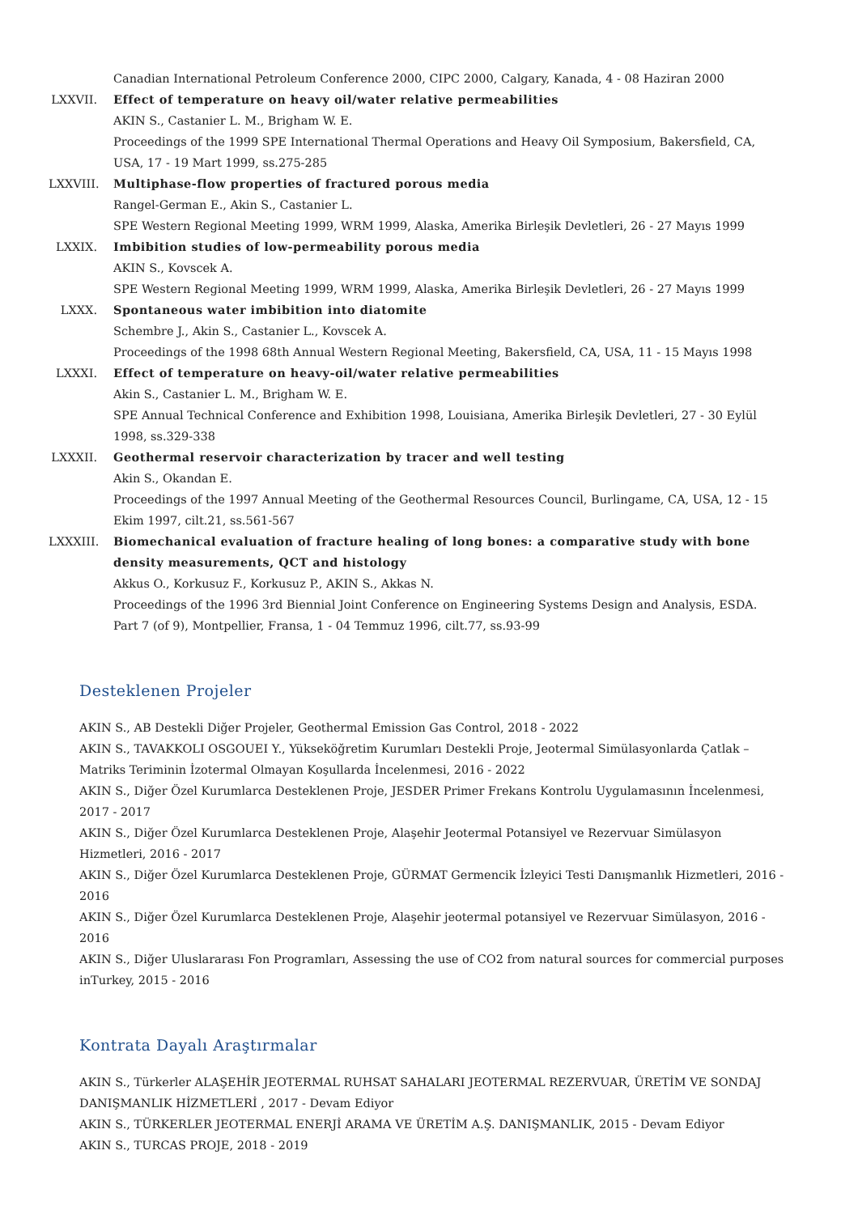Canadian International Petroleum Conference 2000, CIPC 2000, Calgary, Kanada, 4 - 08 Haziran 2000
LXXVII.
Effect of temperature on heavy oil/water relative permeabilities
AKIN S., Castanier L. M., Brigham W. E.
Proceedings of the 1999 SPE International Thermal Operations and Heavy Oil Symposium, Bakersfield, CA, USA, 17 - 19 Mart 1999, ss.275-285
LXXVIII.
Multiphase-flow properties of fractured porous media
Rangel-German E., Akin S., Castanier L.
SPE Western Regional Meeting 1999, WRM 1999, Alaska, Amerika Birleşik Devletleri, 26 - 27 Mayıs 1999
LXXIX. Imbibition studies of low-permeability porous media
AKIN S., Kovscek A.
SPE Western Regional Meeting 1999, WRM 1999, Alaska, Amerika Birleşik Devletleri, 26 - 27 Mayıs 1999
LXXX. Spontaneous water imbibition into diatomite
Schembre J., Akin S., Castanier L., Kovscek A.
Proceedings of the 1998 68th Annual Western Regional Meeting, Bakersfield, CA, USA, 11 - 15 Mayıs 1998
LXXXI. Effect of temperature on heavy-oil/water relative permeabilities
Akin S., Castanier L. M., Brigham W. E.
SPE Annual Technical Conference and Exhibition 1998, Louisiana, Amerika Birleşik Devletleri, 27 - 30 Eylül 1998, ss.329-338
LXXXII.
Geothermal reservoir characterization by tracer and well testing
Akin S., Okandan E.
Proceedings of the 1997 Annual Meeting of the Geothermal Resources Council, Burlingame, CA, USA, 12 - 15 Ekim 1997, cilt.21, ss.561-567
LXXXIII.
Biomechanical evaluation of fracture healing of long bones: a comparative study with bone density measurements, QCT and histology
Akkus O., Korkusuz F., Korkusuz P., AKIN S., Akkas N.
Proceedings of the 1996 3rd Biennial Joint Conference on Engineering Systems Design and Analysis, ESDA. Part 7 (of 9), Montpellier, Fransa, 1 - 04 Temmuz 1996, cilt.77, ss.93-99
Desteklenen Projeler
AKIN S., AB Destekli Diğer Projeler, Geothermal Emission Gas Control, 2018 - 2022
AKIN S., TAVAKKOLI OSGOUEI Y., Yükseköğretim Kurumları Destekli Proje, Jeotermal Simülasyonlarda Çatlak – Matriks Teriminin İzotermal Olmayan Koşullarda İncelenmesi, 2016 - 2022
AKIN S., Diğer Özel Kurumlarca Desteklenen Proje, JESDER Primer Frekans Kontrolu Uygulamasının İncelenmesi, 2017 - 2017
AKIN S., Diğer Özel Kurumlarca Desteklenen Proje, Alaşehir Jeotermal Potansiyel ve Rezervuar Simülasyon Hizmetleri, 2016 - 2017
AKIN S., Diğer Özel Kurumlarca Desteklenen Proje, GÜRMAT Germencik İzleyici Testi Danışmanlık Hizmetleri, 2016 - 2016
AKIN S., Diğer Özel Kurumlarca Desteklenen Proje, Alaşehir jeotermal potansiyel ve Rezervuar Simülasyon, 2016 - 2016
AKIN S., Diğer Uluslararası Fon Programları, Assessing the use of CO2 from natural sources for commercial purposes inTurkey, 2015 - 2016
Kontrata Dayalı Araştırmalar
AKIN S., Türkerler ALAŞEHİR JEOTERMAL RUHSAT SAHALARI JEOTERMAL REZERVUAR, ÜRETİM VE SONDAJ DANIŞMANLIK HİZMETLERİ , 2017 - Devam Ediyor
AKIN S., TÜRKERLER JEOTERMAL ENERJİ ARAMA VE ÜRETİM A.Ş. DANIŞMANLIK, 2015 - Devam Ediyor
AKIN S., TURCAS PROJE, 2018 - 2019